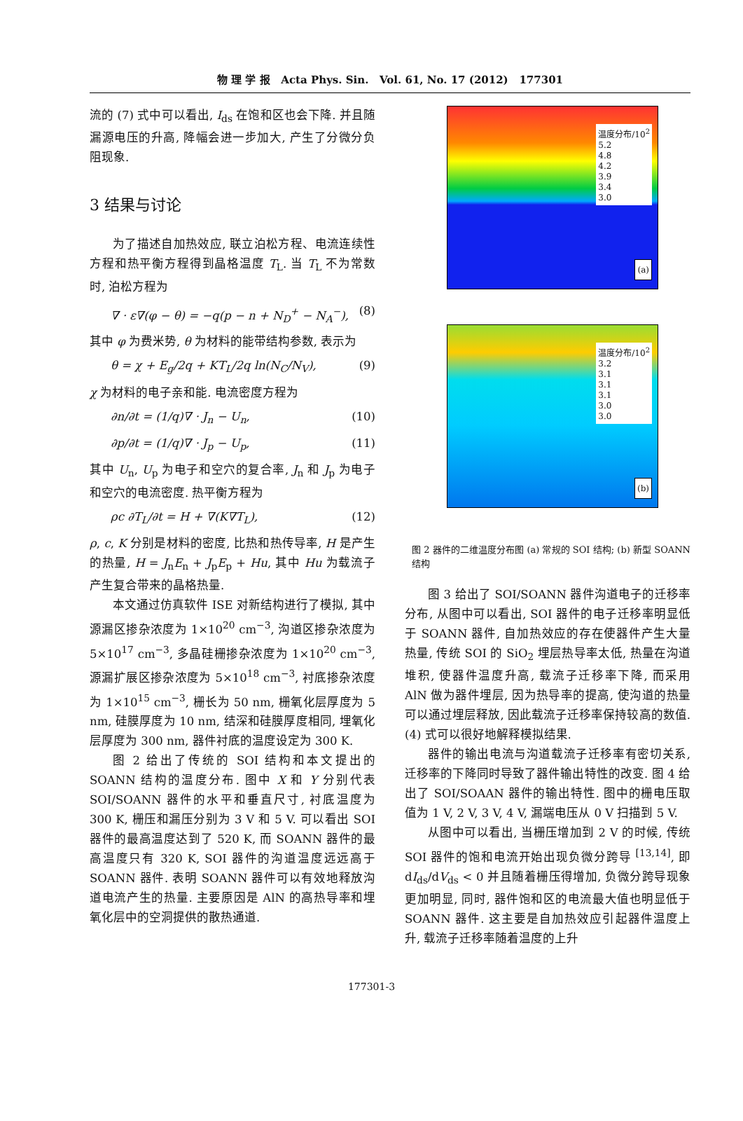物 理 学 报 Acta Phys. Sin. Vol. 61, No. 17 (2012) 177301
流的 (7) 式中可以看出, I<sub>ds</sub> 在饱和区也会下降. 并且随漏源电压的升高, 降幅会进一步加大, 产生了分微分负阻现象.
3 结果与讨论
为了描述自加热效应, 联立泊松方程、电流连续性方程和热平衡方程得到晶格温度 T<sub>L</sub>. 当 T<sub>L</sub> 不为常数时, 泊松方程为
∇ · ε∇(φ − θ) = −q(p − n + N<sub>D</sub><sup>+</sup> − N<sub>A</sub><sup>−</sup>), (8)
其中 φ 为费米势, θ 为材料的能带结构参数, 表示为
θ = χ + E<sub>g</sub>/2q + KT<sub>L</sub>/2q ln(N<sub>C</sub>/N<sub>V</sub>), (9)
χ 为材料的电子亲和能. 电流密度方程为
∂n/∂t = (1/q)∇ · J<sub>n</sub> − U<sub>n</sub>, (10)
∂p/∂t = (1/q)∇ · J<sub>p</sub> − U<sub>p</sub>, (11)
其中 U<sub>n</sub>, U<sub>p</sub> 为电子和空穴的复合率, J<sub>n</sub> 和 J<sub>p</sub> 为电子和空穴的电流密度. 热平衡方程为
ρc ∂T<sub>L</sub>/∂t = H + ∇(K∇T<sub>L</sub>), (12)
ρ, c, K 分别是材料的密度, 比热和热传导率, H 是产生的热量, H = J<sub>n</sub>E<sub>n</sub> + J<sub>p</sub>E<sub>p</sub> + Hu, 其中 Hu 为载流子产生复合带来的晶格热量.
本文通过仿真软件 ISE 对新结构进行了模拟, 其中源漏区掺杂浓度为 1×10<sup>20</sup> cm<sup>−3</sup>, 沟道区掺杂浓度为 5×10<sup>17</sup> cm<sup>−3</sup>, 多晶硅栅掺杂浓度为 1×10<sup>20</sup> cm<sup>−3</sup>, 源漏扩展区掺杂浓度为 5×10<sup>18</sup> cm<sup>−3</sup>, 衬底掺杂浓度为 1×10<sup>15</sup> cm<sup>−3</sup>, 栅长为 50 nm, 栅氧化层厚度为 5 nm, 硅膜厚度为 10 nm, 结深和硅膜厚度相同, 埋氧化层厚度为 300 nm, 器件衬底的温度设定为 300 K.
图 2 给出了传统的 SOI 结构和本文提出的 SOANN 结构的温度分布. 图中 X 和 Y 分别代表 SOI/SOANN 器件的水平和垂直尺寸, 衬底温度为 300 K, 栅压和漏压分别为 3 V 和 5 V. 可以看出 SOI 器件的最高温度达到了 520 K, 而 SOANN 器件的最高温度只有 320 K, SOI 器件的沟道温度远远高于 SOANN 器件. 表明 SOANN 器件可以有效地释放沟道电流产生的热量. 主要原因是 AlN 的高热导率和埋氧化层中的空洞提供的散热通道.
温度分布/10<sup>2</sup>
5.2
4.8
4.2
3.9
3.4
3.0
(a)
温度分布/10<sup>2</sup>
3.2
3.1
3.1
3.1
3.0
3.0
(b)
图 2 器件的二维温度分布图 (a) 常规的 SOI 结构; (b) 新型 SOANN 结构
图 3 给出了 SOI/SOANN 器件沟道电子的迁移率分布, 从图中可以看出, SOI 器件的电子迁移率明显低于 SOANN 器件, 自加热效应的存在使器件产生大量热量, 传统 SOI 的 SiO<sub>2</sub> 埋层热导率太低, 热量在沟道堆积, 使器件温度升高, 载流子迁移率下降, 而采用 AlN 做为器件埋层, 因为热导率的提高, 使沟道的热量可以通过埋层释放, 因此载流子迁移率保持较高的数值. (4) 式可以很好地解释模拟结果.
器件的输出电流与沟道载流子迁移率有密切关系, 迁移率的下降同时导致了器件输出特性的改变. 图 4 给出了 SOI/SOAAN 器件的输出特性. 图中的栅电压取值为 1 V, 2 V, 3 V, 4 V, 漏端电压从 0 V 扫描到 5 V.
从图中可以看出, 当栅压增加到 2 V 的时候, 传统 SOI 器件的饱和电流开始出现负微分跨导 <sup>[13,14]</sup>, 即 dI<sub>ds</sub>/dV<sub>ds</sub> < 0 并且随着栅压得增加, 负微分跨导现象更加明显, 同时, 器件饱和区的电流最大值也明显低于 SOANN 器件. 这主要是自加热效应引起器件温度上升, 载流子迁移率随着温度的上升
177301-3